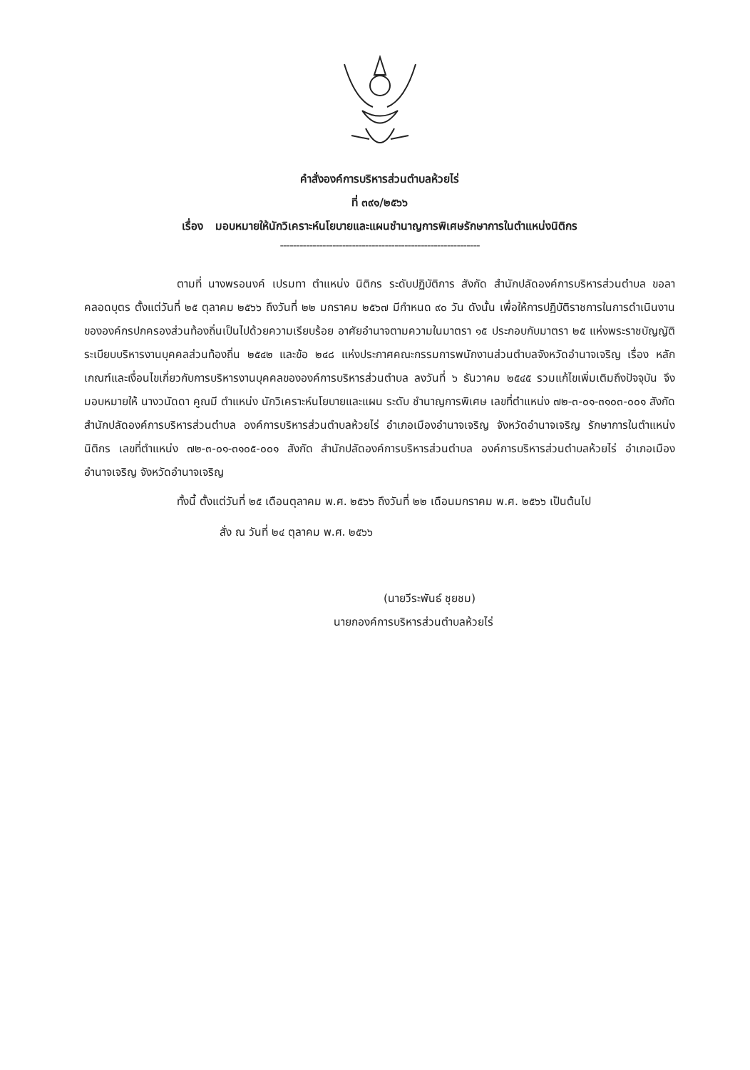คำสั่งองค์การบริหารส่วนตำบลห้วยไร่
ที่ ๓๙๑/๒๕๖๖
เรื่อง มอบหมายให้นักวิเคราะห์นโยบายและแผนชำนาญการพิเศษรักษาการในตำแหน่งนิติกร
-------------------------------------------------------------
ตามที่ นางพรอนงค์ เปรมทา ตำแหน่ง นิติกร ระดับปฏิบัติการ สังกัด สำนักปลัดองค์การบริหารส่วนตำบล ขอลาคลอดบุตร ตั้งแต่วันที่ ๒๕ ตุลาคม ๒๕๖๖ ถึงวันที่ ๒๒ มกราคม ๒๕๖๗ มีกำหนด ๙๐ วัน ดังนั้น เพื่อให้การปฏิบัติราชการในการดำเนินงานขององค์กรปกครองส่วนท้องถิ่นเป็นไปด้วยความเรียบร้อย อาศัยอำนาจตามความในมาตรา ๑๕ ประกอบกับมาตรา ๒๕ แห่งพระราชบัญญัติระเบียบบริหารงานบุคคลส่วนท้องถิ่น ๒๕๔๒ และข้อ ๒๔๘ แห่งประกาศคณะกรรมการพนักงานส่วนตำบลจังหวัดอำนาจเจริญ เรื่อง หลักเกณฑ์และเงื่อนไขเกี่ยวกับการบริหารงานบุคคลขององค์การบริหารส่วนตำบล ลงวันที่ ๖ ธันวาคม ๒๕๔๕ รวมแก้ไขเพิ่มเติมถึงปัจจุบัน จึงมอบหมายให้ นางวนัดดา คูณมี ตำแหน่ง นักวิเคราะห์นโยบายและแผน ระดับ ชำนาญการพิเศษ เลขที่ตำแหน่ง ๗๒-๓-๐๑-๓๑๐๓-๐๐๑ สังกัด สำนักปลัดองค์การบริหารส่วนตำบล องค์การบริหารส่วนตำบลห้วยไร่ อำเภอเมืองอำนาจเจริญ จังหวัดอำนาจเจริญ รักษาการในตำแหน่งนิติกร เลขที่ตำแหน่ง ๗๒-๓-๐๑-๓๑๐๕-๐๐๑ สังกัด สำนักปลัดองค์การบริหารส่วนตำบล องค์การบริหารส่วนตำบลห้วยไร่ อำเภอเมืองอำนาจเจริญ จังหวัดอำนาจเจริญ
ทั้งนี้ ตั้งแต่วันที่ ๒๕ เดือนตุลาคม พ.ศ. ๒๕๖๖ ถึงวันที่ ๒๒ เดือนมกราคม พ.ศ. ๒๕๖๖ เป็นต้นไป
สั่ง ณ วันที่ ๒๔ ตุลาคม พ.ศ. ๒๕๖๖
(นายวีระพันธ์ ชุยชม)
นายกองค์การบริหารส่วนตำบลห้วยไร่